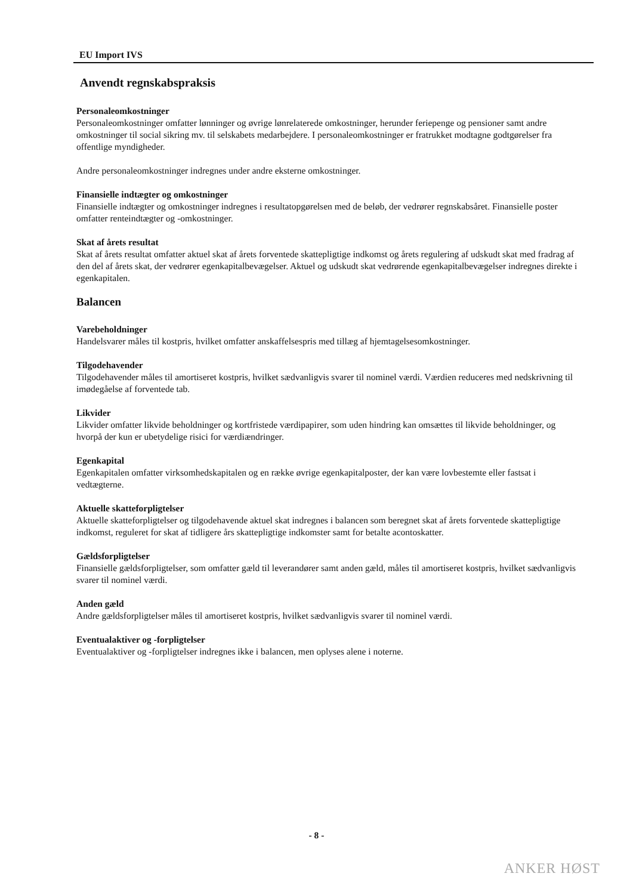EU Import IVS
Anvendt regnskabspraksis
Personaleomkostninger
Personaleomkostninger omfatter lønninger og øvrige lønrelaterede omkostninger, herunder feriepenge og pensioner samt andre omkostninger til social sikring mv. til selskabets medarbejdere. I personaleomkostninger er fratrukket modtagne godtgørelser fra offentlige myndigheder.
Andre personaleomkostninger indregnes under andre eksterne omkostninger.
Finansielle indtægter og omkostninger
Finansielle indtægter og omkostninger indregnes i resultatopgørelsen med de beløb, der vedrører regnskabsåret. Finansielle poster omfatter renteindtægter og -omkostninger.
Skat af årets resultat
Skat af årets resultat omfatter aktuel skat af årets forventede skattepligtige indkomst og årets regulering af udskudt skat med fradrag af den del af årets skat, der vedrører egenkapitalbevægelser. Aktuel og udskudt skat vedrørende egenkapitalbevægelser indregnes direkte i egenkapitalen.
Balancen
Varebeholdninger
Handelsvarer måles til kostpris, hvilket omfatter anskaffelsespris med tillæg af hjemtagelsesomkostninger.
Tilgodehavender
Tilgodehavender måles til amortiseret kostpris, hvilket sædvanligvis svarer til nominel værdi. Værdien reduceres med nedskrivning til imødegåelse af forventede tab.
Likvider
Likvider omfatter likvide beholdninger og kortfristede værdipapirer, som uden hindring kan omsættes til likvide beholdninger, og hvorpå der kun er ubetydelige risici for værdiændringer.
Egenkapital
Egenkapitalen omfatter virksomhedskapitalen og en række øvrige egenkapitalposter, der kan være lovbestemte eller fastsat i vedtægterne.
Aktuelle skatteforpligtelser
Aktuelle skatteforpligtelser og tilgodehavende aktuel skat indregnes i balancen som beregnet skat af årets forventede skattepligtige indkomst, reguleret for skat af tidligere års skattepligtige indkomster samt for betalte acontoskatter.
Gældsforpligtelser
Finansielle gældsforpligtelser, som omfatter gæld til leverandører samt anden gæld, måles til amortiseret kostpris, hvilket sædvanligvis svarer til nominel værdi.
Anden gæld
Andre gældsforpligtelser måles til amortiseret kostpris, hvilket sædvanligvis svarer til nominel værdi.
Eventualaktiver og -forpligtelser
Eventualaktiver og -forpligtelser indregnes ikke i balancen, men oplyses alene i noterne.
- 8 -
ANKER HØST